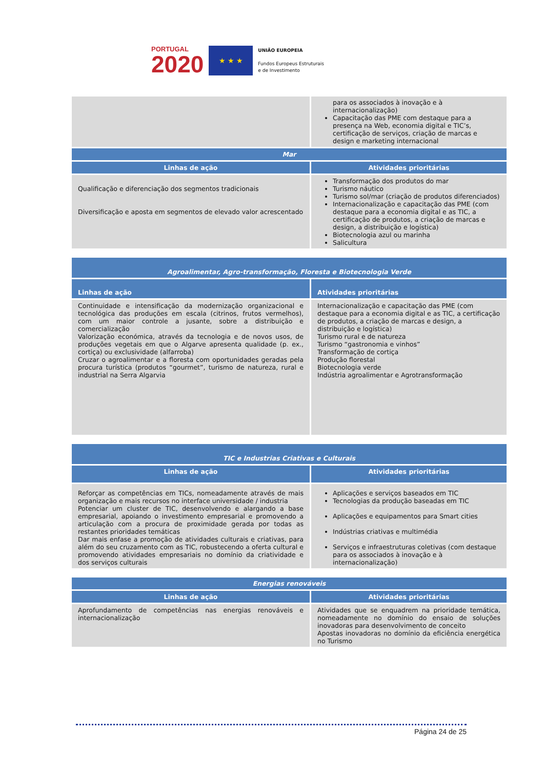PORTUGAL
2020
★ ★ ★
UNIÃO EUROPEIA
Fundos Europeus Estruturais
e de Investimento
| | para os associados à inovação e à internacionalização) Capacitação das PME com destaque para a presença na Web, economia digital e TIC’s, certificação de serviços, criação de marcas e design e marketing internacional |
| Mar | |
| Linhas de ação | Atividades prioritárias |
| Qualificação e diferenciação dos segmentos tradicionais Diversificação e aposta em segmentos de elevado valor acrescentado | Transformação dos produtos do mar Turismo náutico Turismo sol/mar (criação de produtos diferenciados) Internacionalização e capacitação das PME (com destaque para a economia digital e as TIC, a certificação de produtos, a criação de marcas e design, a distribuição e logística) Biotecnologia azul ou marinha Salicultura |
| Agroalimentar, Agro-transformação, Floresta e Biotecnologia Verde | |
| --- | --- |
| Linhas de ação | Atividades prioritárias |
| Continuidade e intensificação da modernização organizacional e tecnológica das produções em escala (citrinos, frutos vermelhos), com um maior controle a jusante, sobre a distribuição e comercialização Valorização económica, através da tecnologia e de novos usos, de produções vegetais em que o Algarve apresenta qualidade (p. ex., cortiça) ou exclusividade (alfarroba) Cruzar o agroalimentar e a floresta com oportunidades geradas pela procura turística (produtos “gourmet”, turismo de natureza, rural e industrial na Serra Algarvia | Internacionalização e capacitação das PME (com destaque para a economia digital e as TIC, a certificação de produtos, a criação de marcas e design, a distribuição e logística) Turismo rural e de natureza Turismo “gastronomia e vinhos” Transformação de cortiça Produção florestal Biotecnologia verde Indústria agroalimentar e Agrotransformação |
| TIC e Industrias Criativas e Culturais | |
| --- | --- |
| Linhas de ação | Atividades prioritárias |
| Reforçar as competências em TICs, nomeadamente através de mais organização e mais recursos no interface universidade / industria Potenciar um cluster de TIC, desenvolvendo e alargando a base empresarial, apoiando o investimento empresarial e promovendo a articulação com a procura de proximidade gerada por todas as restantes prioridades temáticas Dar mais enfase a promoção de atividades culturais e criativas, para além do seu cruzamento com as TIC, robustecendo a oferta cultural e promovendo atividades empresariais no domínio da criatividade e dos serviços culturais | Aplicações e serviços baseados em TIC Tecnologias da produção baseadas em TIC Aplicações e equipamentos para Smart cities Indústrias criativas e multimédia Serviços e infraestruturas coletivas (com destaque para os associados à inovação e à internacionalização) |
| Energias renováveis | |
| --- | --- |
| Linhas de ação | Atividades prioritárias |
| Aprofundamento de competências nas energias renováveis e internacionalização | Atividades que se enquadrem na prioridade temática, nomeadamente no domínio do ensaio de soluções inovadoras para desenvolvimento de conceito Apostas inovadoras no domínio da eficiência energética no Turismo |
Página 24 de 25